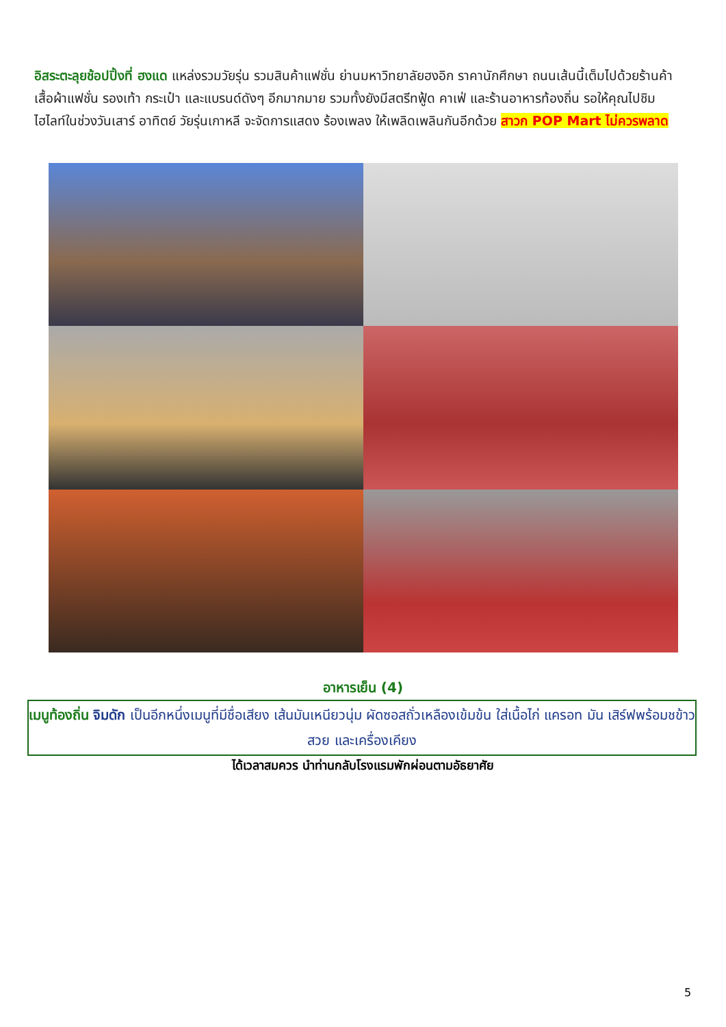อิสระตะลุยช้อปปิ้งที่ ฮงแด แหล่งรวมวัยรุ่น รวมสินค้าแฟชั่น ย่านมหาวิทยาลัยฮงอิก ราคานักศึกษา ถนนเส้นนี้เต็มไปด้วยร้านค้า เสื้อผ้าแฟชั่น รองเท้า กระเป๋า และแบรนด์ดังๆ อีกมากมาย รวมทั้งยังมีสตรีทฟู้ด คาเฟ่ และร้านอาหารท้องถิ่น รอให้คุณไปชิม ไฮไลท์ในช่วงวันเสาร์ อาทิตย์ วัยรุ่นเกาหลี จะจัดการแสดง ร้องเพลง ให้เพลิดเพลินกันอีกด้วย สาวก POP Mart ไม่ควรพลาด
อาหารเย็น (4)
เมนูท้องถิ่น จิมดัก เป็นอีกหนึ่งเมนูที่มีชื่อเสียง เส้นมันเหนียวนุ่ม ผัดซอสถั่วเหลืองเข้มข้น ใส่เนื้อไก่ แครอท มัน เสิร์ฟพร้อมชข้าวสวย และเครื่องเคียง
ได้เวลาสมควร นำท่านกลับโรงแรมพักผ่อนตามอัธยาศัย
5